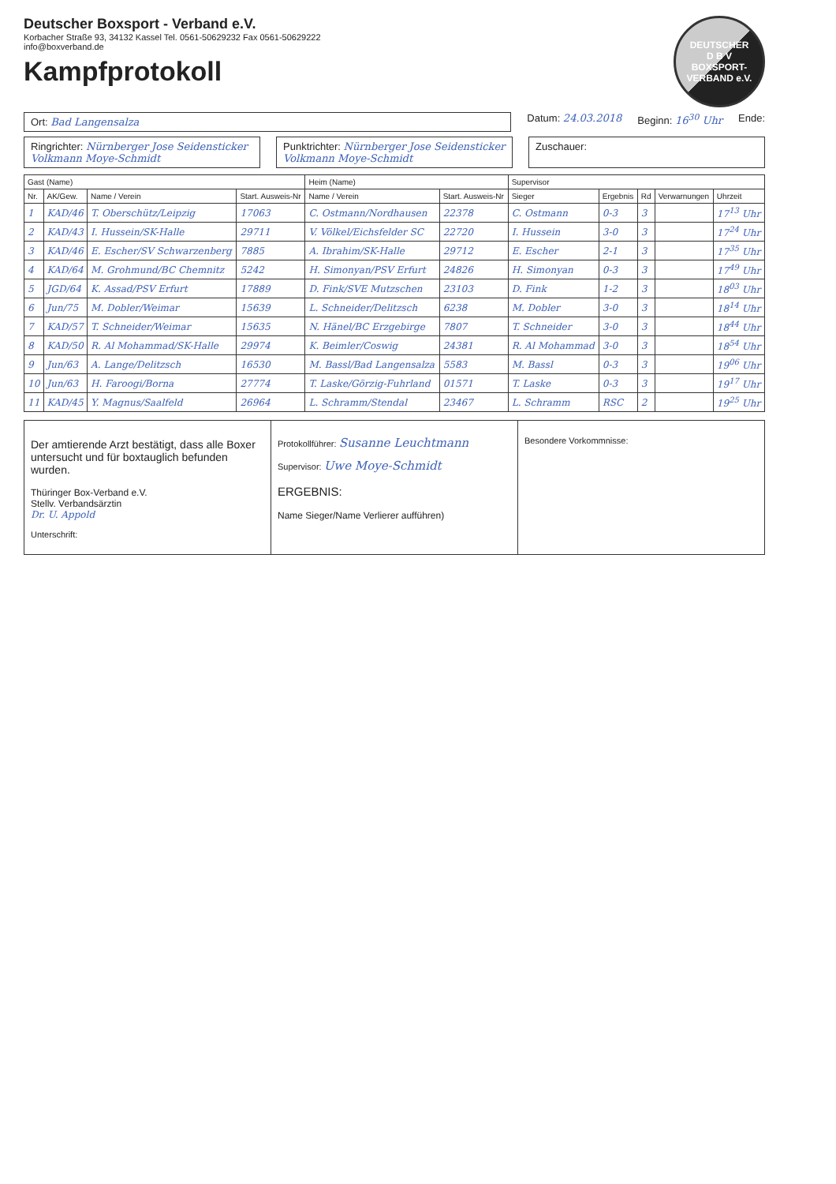Deutscher Boxsport - Verband e.V.
Korbacher Straße 93, 34132 Kassel Tel. 0561-50629232 Fax 0561-50629222
info@boxverband.de
Kampfprotokoll
DEUTSCHER
D B V
BOXSPORT-VERBAND e.V.
Ort: Bad Langensalza
Datum: 24.03.2018 Beginn: 16<sup>30</sup> Uhr Ende:
Ringrichter: Nürnberger Jose Seidensticker Volkmann Moye-Schmidt
Punktrichter: Nürnberger Jose Seidensticker Volkmann Moye-Schmidt
Zuschauer:
| Gast (Name) | | | | Heim (Name) | | Supervisor | | | | |
| --- | --- | --- | --- | --- | --- | --- | --- | --- | --- | --- |
| Nr. | AK/Gew. | Name / Verein | Start. Ausweis-Nr | Name / Verein | Start. Ausweis-Nr | Sieger | Ergebnis | Rd | Verwarnungen | Uhrzeit |
| 1 | KAD/46 | T. Oberschütz/Leipzig | 17063 | C. Ostmann/Nordhausen | 22378 | C. Ostmann | 0-3 | 3 | | 17<sup>13</sup> Uhr |
| 2 | KAD/43 | I. Hussein/SK-Halle | 29711 | V. Völkel/Eichsfelder SC | 22720 | I. Hussein | 3-0 | 3 | | 17<sup>24</sup> Uhr |
| 3 | KAD/46 | E. Escher/SV Schwarzenberg | 7885 | A. Ibrahim/SK-Halle | 29712 | E. Escher | 2-1 | 3 | | 17<sup>35</sup> Uhr |
| 4 | KAD/64 | M. Grohmund/BC Chemnitz | 5242 | H. Simonyan/PSV Erfurt | 24826 | H. Simonyan | 0-3 | 3 | | 17<sup>49</sup> Uhr |
| 5 | JGD/64 | K. Assad/PSV Erfurt | 17889 | D. Fink/SVE Mutzschen | 23103 | D. Fink | 1-2 | 3 | | 18<sup>03</sup> Uhr |
| 6 | Jun/75 | M. Dobler/Weimar | 15639 | L. Schneider/Delitzsch | 6238 | M. Dobler | 3-0 | 3 | | 18<sup>14</sup> Uhr |
| 7 | KAD/57 | T. Schneider/Weimar | 15635 | N. Hänel/BC Erzgebirge | 7807 | T. Schneider | 3-0 | 3 | | 18<sup>44</sup> Uhr |
| 8 | KAD/50 | R. Al Mohammad/SK-Halle | 29974 | K. Beimler/Coswig | 24381 | R. Al Mohammad | 3-0 | 3 | | 18<sup>54</sup> Uhr |
| 9 | Jun/63 | A. Lange/Delitzsch | 16530 | M. Bassl/Bad Langensalza | 5583 | M. Bassl | 0-3 | 3 | | 19<sup>06</sup> Uhr |
| 10 | Jun/63 | H. Faroogi/Borna | 27774 | T. Laske/Görzig-Fuhrland | 01571 | T. Laske | 0-3 | 3 | | 19<sup>17</sup> Uhr |
| 11 | KAD/45 | Y. Magnus/Saalfeld | 26964 | L. Schramm/Stendal | 23467 | L. Schramm | RSC | 2 | | 19<sup>25</sup> Uhr |
Der amtierende Arzt bestätigt, dass alle Boxer untersucht und für boxtauglich befunden wurden.
Thüringer Box-Verband e.V.
Stellv. Verbandsärztin
Dr. U. Appold
Unterschrift:
Protokollführer: Susanne Leuchtmann
Supervisor: Uwe Moye-Schmidt
ERGEBNIS:
Name Sieger/Name Verlierer aufführen)
Besondere Vorkommnisse: